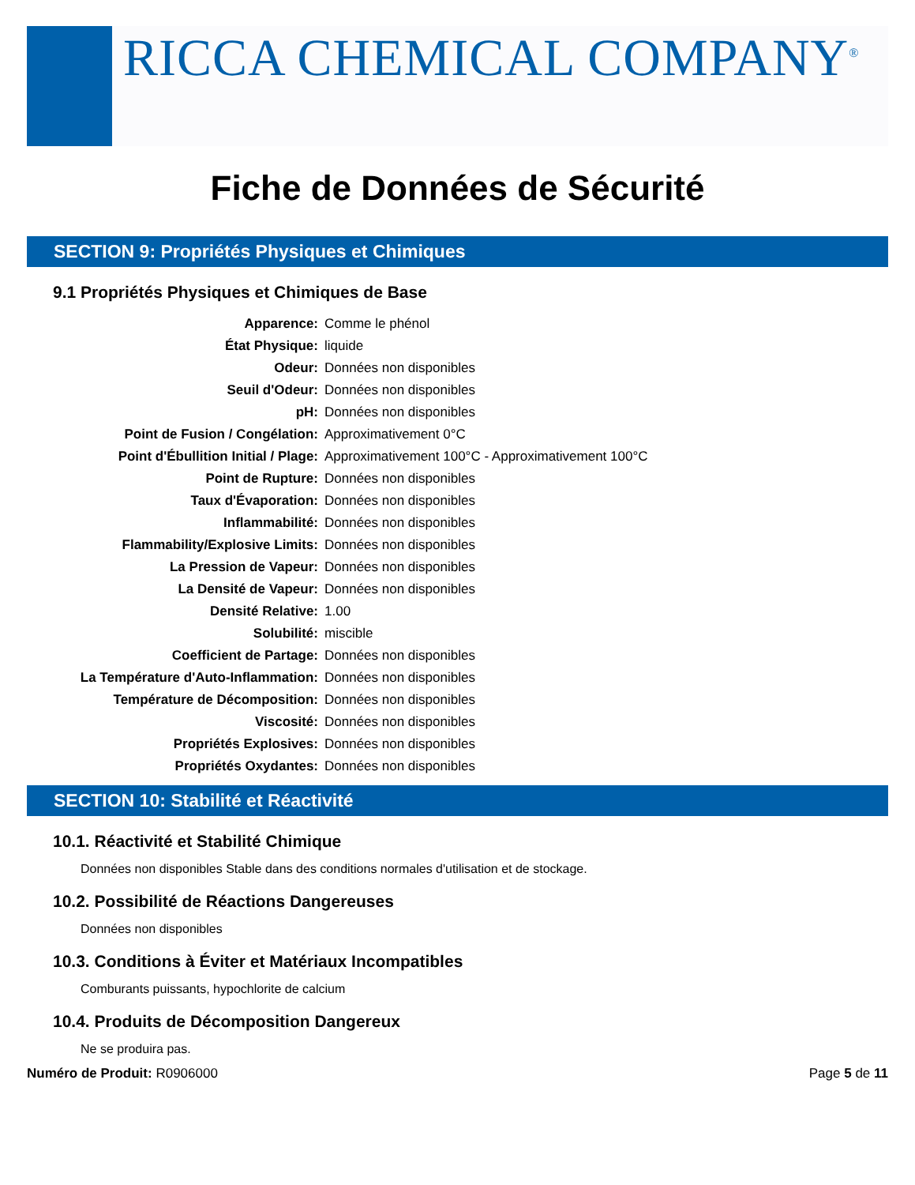RICCA CHEMICAL COMPANY<sup>®</sup>
Fiche de Données de Sécurité
SECTION 9: Propriétés Physiques et Chimiques
9.1 Propriétés Physiques et Chimiques de Base
| Apparence: | Comme le phénol |
| État Physique: | liquide |
| Odeur: | Données non disponibles |
| Seuil d'Odeur: | Données non disponibles |
| pH: | Données non disponibles |
| Point de Fusion / Congélation: | Approximativement 0°C |
| Point d'Ébullition Initial / Plage: | Approximativement 100°C - Approximativement 100°C |
| Point de Rupture: | Données non disponibles |
| Taux d'Évaporation: | Données non disponibles |
| Inflammabilité: | Données non disponibles |
| Flammability/Explosive Limits: | Données non disponibles |
| La Pression de Vapeur: | Données non disponibles |
| La Densité de Vapeur: | Données non disponibles |
| Densité Relative: | 1.00 |
| Solubilité: | miscible |
| Coefficient de Partage: | Données non disponibles |
| La Température d'Auto-Inflammation: | Données non disponibles |
| Température de Décomposition: | Données non disponibles |
| Viscosité: | Données non disponibles |
| Propriétés Explosives: | Données non disponibles |
| Propriétés Oxydantes: | Données non disponibles |
SECTION 10: Stabilité et Réactivité
10.1. Réactivité et Stabilité Chimique
Données non disponibles Stable dans des conditions normales d'utilisation et de stockage.
10.2. Possibilité de Réactions Dangereuses
Données non disponibles
10.3. Conditions à Éviter et Matériaux Incompatibles
Comburants puissants, hypochlorite de calcium
10.4. Produits de Décomposition Dangereux
Ne se produira pas.
Numéro de Produit: R0906000 Page 5 de 11